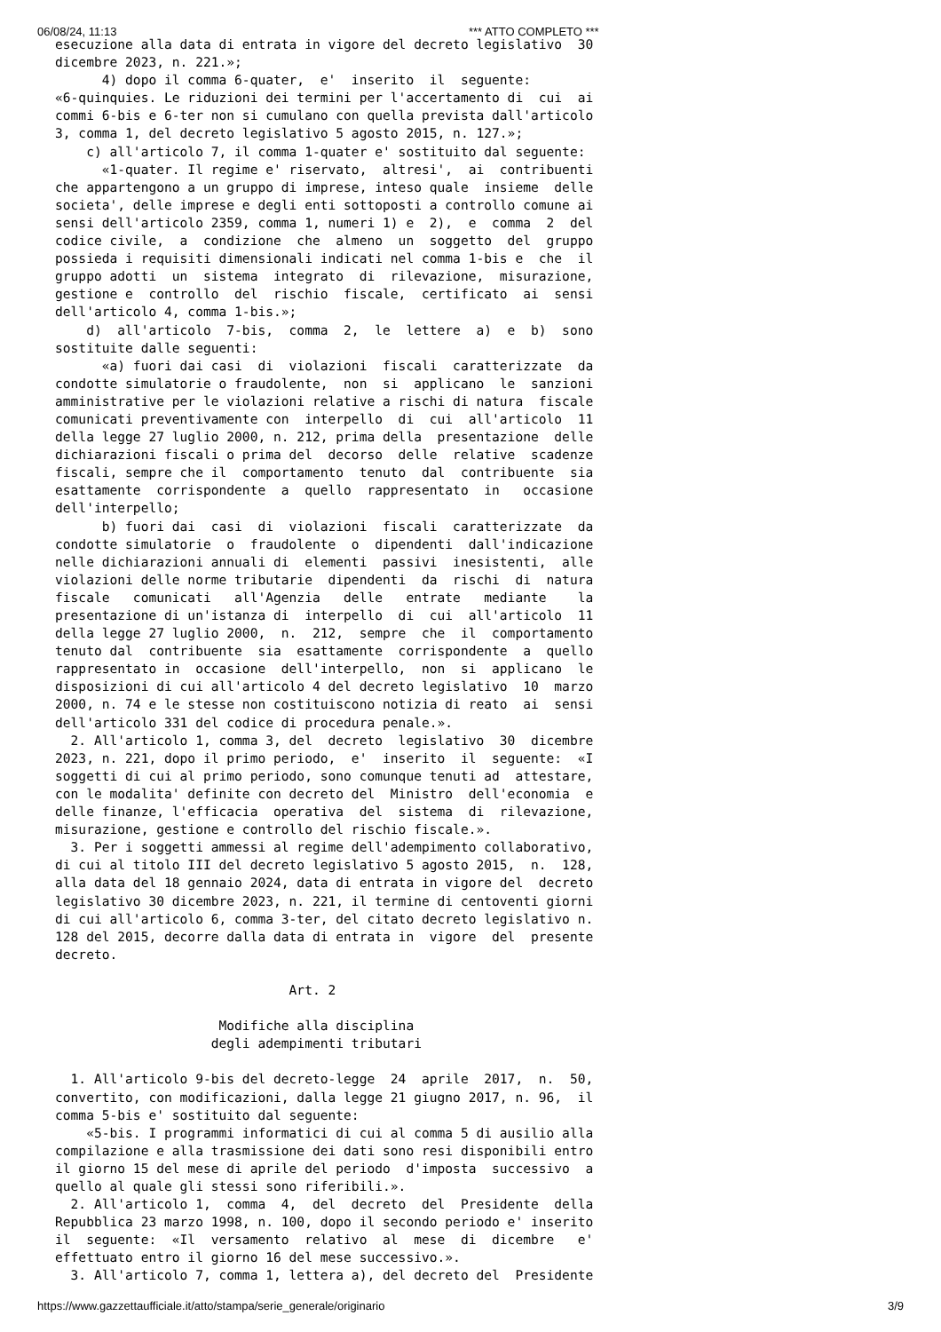06/08/24, 11:13 *** ATTO COMPLETO ***
esecuzione alla data di entrata in vigore del decreto legislativo  30
dicembre 2023, n. 221.»;
      4) dopo il comma 6-quater,  e'  inserito  il  seguente:
«6-quinquies. Le riduzioni dei termini per l'accertamento di  cui  ai
commi 6-bis e 6-ter non si cumulano con quella prevista dall'articolo
3, comma 1, del decreto legislativo 5 agosto 2015, n. 127.»;
    c) all'articolo 7, il comma 1-quater e' sostituito dal seguente:
      «1-quater. Il regime e' riservato,  altresi',  ai  contribuenti
che appartengono a un gruppo di imprese, inteso quale  insieme  delle
societa', delle imprese e degli enti sottoposti a controllo comune ai
sensi dell'articolo 2359, comma 1, numeri 1) e  2),  e  comma  2  del
codice civile,  a  condizione  che  almeno  un  soggetto  del  gruppo
possieda i requisiti dimensionali indicati nel comma 1-bis e  che  il
gruppo adotti  un  sistema  integrato  di  rilevazione,  misurazione,
gestione e  controllo  del  rischio  fiscale,  certificato  ai  sensi
dell'articolo 4, comma 1-bis.»;
    d)  all'articolo  7-bis,  comma  2,  le  lettere  a)  e  b)  sono
sostituite dalle seguenti:
      «a) fuori dai casi  di  violazioni  fiscali  caratterizzate  da
condotte simulatorie o fraudolente,  non  si  applicano  le  sanzioni
amministrative per le violazioni relative a rischi di natura  fiscale
comunicati preventivamente con  interpello  di  cui  all'articolo  11
della legge 27 luglio 2000, n. 212, prima della  presentazione  delle
dichiarazioni fiscali o prima del  decorso  delle  relative  scadenze
fiscali, sempre che il  comportamento  tenuto  dal  contribuente  sia
esattamente  corrispondente  a  quello  rappresentato  in   occasione
dell'interpello;
      b) fuori dai  casi  di  violazioni  fiscali  caratterizzate  da
condotte simulatorie  o  fraudolente  o  dipendenti  dall'indicazione
nelle dichiarazioni annuali di  elementi  passivi  inesistenti,  alle
violazioni delle norme tributarie  dipendenti  da  rischi  di  natura
fiscale   comunicati   all'Agenzia   delle   entrate   mediante    la
presentazione di un'istanza di  interpello  di  cui  all'articolo  11
della legge 27 luglio 2000,  n.  212,  sempre  che  il  comportamento
tenuto dal  contribuente  sia  esattamente  corrispondente  a  quello
rappresentato in  occasione  dell'interpello,  non  si  applicano  le
disposizioni di cui all'articolo 4 del decreto legislativo  10  marzo
2000, n. 74 e le stesse non costituiscono notizia di reato  ai  sensi
dell'articolo 331 del codice di procedura penale.».
  2. All'articolo 1, comma 3, del  decreto  legislativo  30  dicembre
2023, n. 221, dopo il primo periodo,  e'  inserito  il  seguente:  «I
soggetti di cui al primo periodo, sono comunque tenuti ad  attestare,
con le modalita' definite con decreto del  Ministro  dell'economia  e
delle finanze, l'efficacia  operativa  del  sistema  di  rilevazione,
misurazione, gestione e controllo del rischio fiscale.».
  3. Per i soggetti ammessi al regime dell'adempimento collaborativo,
di cui al titolo III del decreto legislativo 5 agosto 2015,  n.  128,
alla data del 18 gennaio 2024, data di entrata in vigore del  decreto
legislativo 30 dicembre 2023, n. 221, il termine di centoventi giorni
di cui all'articolo 6, comma 3-ter, del citato decreto legislativo n.
128 del 2015, decorre dalla data di entrata in  vigore  del  presente
decreto.

                              Art. 2

                     Modifiche alla disciplina
                    degli adempimenti tributari

  1. All'articolo 9-bis del decreto-legge  24  aprile  2017,  n.  50,
convertito, con modificazioni, dalla legge 21 giugno 2017, n. 96,  il
comma 5-bis e' sostituito dal seguente:
    «5-bis. I programmi informatici di cui al comma 5 di ausilio alla
compilazione e alla trasmissione dei dati sono resi disponibili entro
il giorno 15 del mese di aprile del periodo  d'imposta  successivo  a
quello al quale gli stessi sono riferibili.».
  2. All'articolo 1,  comma  4,  del  decreto  del  Presidente  della
Repubblica 23 marzo 1998, n. 100, dopo il secondo periodo e' inserito
il  seguente:  «Il  versamento  relativo  al  mese  di  dicembre   e'
effettuato entro il giorno 16 del mese successivo.».
  3. All'articolo 7, comma 1, lettera a), del decreto del  Presidente
https://www.gazzettaufficiale.it/atto/stampa/serie_generale/originario 3/9